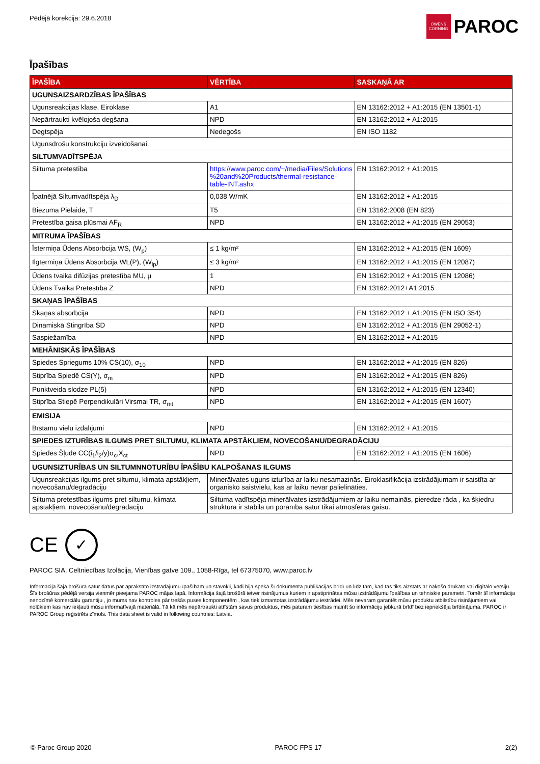Pēdējā korekcija: 29.6.2018
OWENS CORNING
PAROC
Īpašības
| ĪPAŠĪBA | VĒRTĪBA | SASKAŅĀ AR |
| --- | --- | --- |
| UGUNSAIZSARDZĪBAS ĪPAŠĪBAS | | |
| Ugunsreakcijas klase, Eiroklase | A1 | EN 13162:2012 + A1:2015 (EN 13501-1) |
| Nepārtraukti kvēlojoša degšana | NPD | EN 13162:2012 + A1:2015 |
| Degtspēja | Nedegošs | EN ISO 1182 |
| Ugunsdrošu konstrukciju izveidošanai. | | |
| SILTUMVADĪTSPĒJA | | |
| Siltuma pretestība | https://www.paroc.com/~/media/Files/Solutions %20and%20Products/thermal-resistance-table-INT.ashx | EN 13162:2012 + A1:2015 |
| Īpatnējā Siltumvadītspēja λ<sub>D</sub> | 0,038 W/mK | EN 13162:2012 + A1:2015 |
| Biezuma Pielaide, T | T5 | EN 13162:2008 (EN 823) |
| Pretestība gaisa plūsmai AF<sub>R</sub> | NPD | EN 13162:2012 + A1:2015 (EN 29053) |
| MITRUMA ĪPAŠĪBAS | | |
| Īstermiņa Ūdens Absorbcija WS, (W<sub>p</sub>) | ≤ 1 kg/m² | EN 13162:2012 + A1:2015 (EN 1609) |
| Ilgtermiņa Ūdens Absorbcija WL(P), (W<sub>lp</sub>) | ≤ 3 kg/m² | EN 13162:2012 + A1:2015 (EN 12087) |
| Ūdens tvaika difūzijas pretestība MU, µ | 1 | EN 13162:2012 + A1:2015 (EN 12086) |
| Ūdens Tvaika Pretestība Z | NPD | EN 13162:2012+A1:2015 |
| SKAŅAS ĪPAŠĪBAS | | |
| Skaņas absorbcija | NPD | EN 13162:2012 + A1:2015 (EN ISO 354) |
| Dinamiskā Stingrība SD | NPD | EN 13162:2012 + A1:2015 (EN 29052-1) |
| Saspiežamība | NPD | EN 13162:2012 + A1:2015 |
| MEHĀNISKĀS ĪPAŠĪBAS | | |
| Spiedes Spriegums 10% CS(10), σ<sub>10</sub> | NPD | EN 13162:2012 + A1:2015 (EN 826) |
| Stiprība Spiedē CS(Y), σ<sub>m</sub> | NPD | EN 13162:2012 + A1:2015 (EN 826) |
| Punktveida slodze PL(5) | NPD | EN 13162:2012 + A1:2015 (EN 12340) |
| Stiprība Stiepē Perpendikulāri Virsmai TR, σ<sub>mt</sub> | NPD | EN 13162:2012 + A1:2015 (EN 1607) |
| EMISIJA | | |
| Bīstamu vielu izdalījumi | NPD | EN 13162:2012 + A1:2015 |
| SPIEDES IZTURĪBAS ILGUMS PRET SILTUMU, KLIMATA APSTĀKĻIEM, NOVECOŠANU/DEGRADĀCIJU | | |
| Spiedes Šļūde CC(i<sub>1</sub>/i<sub>2</sub>/y)σ<sub>c</sub>,X<sub>ct</sub> | NPD | EN 13162:2012 + A1:2015 (EN 1606) |
| UGUNSIZTURĪBAS UN SILTUMNNOTURĪBU ĪPAŠĪBU KALPOŠANAS ILGUMS | | |
| Ugunsreakcijas ilgums pret siltumu, klimata apstākļiem, novecošanu/degradāciju | Minerālvates uguns izturība ar laiku nesamazinās. Eiroklasifikācija izstrādājumam ir saistīta ar organisko saistvielu, kas ar laiku nevar palielināties. | |
| Siltuma pretestības ilgums pret siltumu, klimata apstākļiem, novecošanu/degradāciju | Siltuma vadītspēja minerālvates izstrādājumiem ar laiku nemainās, pieredze rāda , ka šķiedru struktūra ir stabila un poranība satur tikai atmosfēras gaisu. | |
CE
✓
PAROC SIA, Celtniecības Izolācija, Vienības gatve 109., 1058-Rīga, tel 67375070, www.paroc.lv
Informācija šajā brošūrā satur datus par aprakstīto izstrādājumu īpašībām un stāvokli, kādi bija spēkā šī dokumenta publikācijas brīdī un līdz tam, kad tas tiks aizstāts ar nākošo drukāto vai digitālo versiju. Šīs brošūras pēdējā versija vienmēr pieejama PAROC mājas lapā. Informācija šajā brošūrā ietver risinājumus kuriem ir apstiprinātas mūsu izstrādājumu īpašības un tehniskie parametri. Tomēr šī informācija nenozīmē komerciālu garantiju , jo mums nav kontroles pār trešās puses komponentēm , kas tiek izmantotas izstrādājumu iestrādei. Mēs nevaram garantēt mūsu produktu atbilstību risinājumiem vai nolūkiem kas nav iekļauti mūsu informatīvajā materiālā. Tā kā mēs nepārtraukti attīstām savus produktus, mēs paturam tiesības mainīt šo informāciju jebkurā brīdī bez iepriekšēja brīdinājuma. PAROC ir PAROC Group reģistrēts zīmols. This data sheet is valid in following countries: Latvia.
© Paroc Group 2020 PAROC FPS 17 2(2)